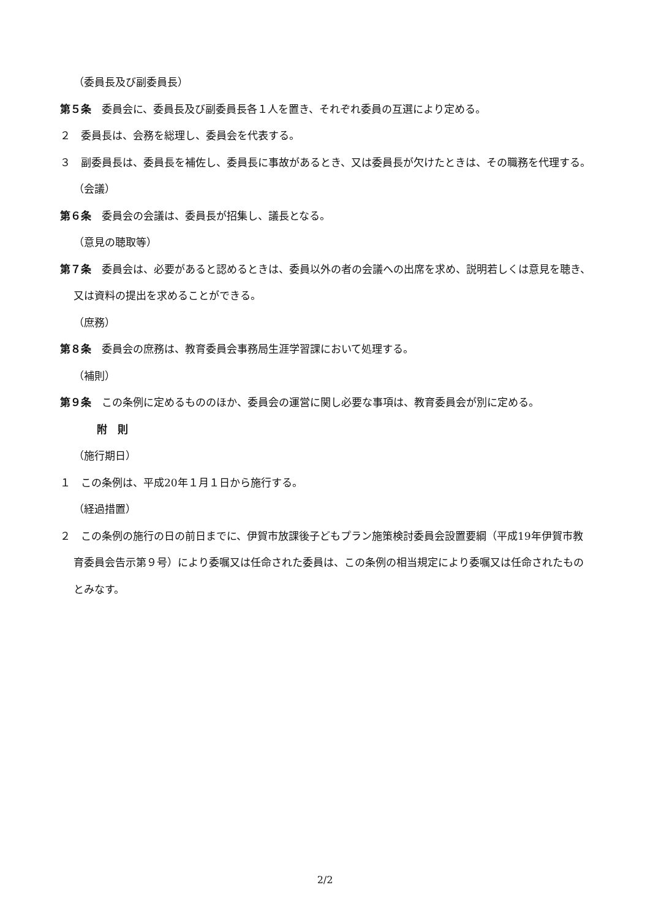（委員長及び副委員長）
第５条　委員会に、委員長及び副委員長各１人を置き、それぞれ委員の互選により定める。
２　委員長は、会務を総理し、委員会を代表する。
３　副委員長は、委員長を補佐し、委員長に事故があるとき、又は委員長が欠けたときは、その職務を代理する。
（会議）
第６条　委員会の会議は、委員長が招集し、議長となる。
（意見の聴取等）
第７条　委員会は、必要があると認めるときは、委員以外の者の会議への出席を求め、説明若しくは意見を聴き、又は資料の提出を求めることができる。
（庶務）
第８条　委員会の庶務は、教育委員会事務局生涯学習課において処理する。
（補則）
第９条　この条例に定めるもののほか、委員会の運営に関し必要な事項は、教育委員会が別に定める。
附　則
（施行期日）
１　この条例は、平成20年１月１日から施行する。
（経過措置）
２　この条例の施行の日の前日までに、伊賀市放課後子どもプラン施策検討委員会設置要綱（平成19年伊賀市教育委員会告示第９号）により委嘱又は任命された委員は、この条例の相当規定により委嘱又は任命されたものとみなす。
2/2